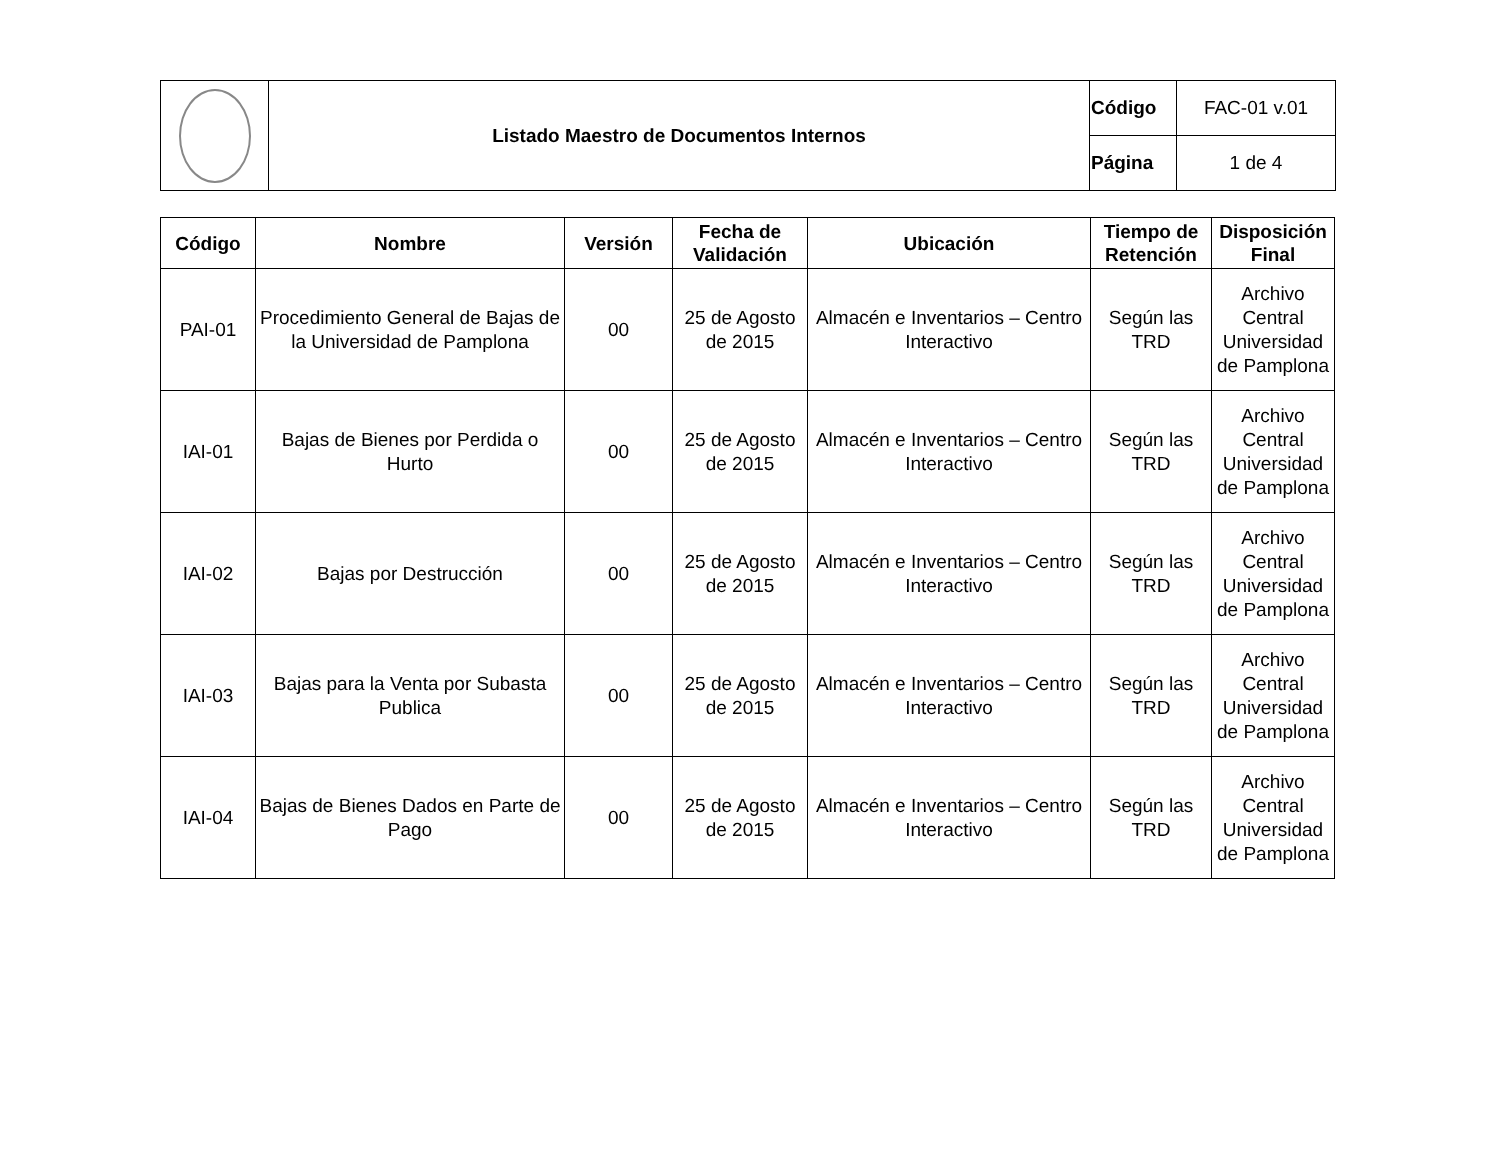| | Listado Maestro de Documentos Internos | Código | FAC-01 v.01 |
| | | Página | 1 de 4 |
| Código | Nombre | Versión | Fecha de Validación | Ubicación | Tiempo de Retención | Disposición Final |
| --- | --- | --- | --- | --- | --- | --- |
| PAI-01 | Procedimiento General de Bajas de la Universidad de Pamplona | 00 | 25 de Agosto de 2015 | Almacén e Inventarios – Centro Interactivo | Según las TRD | Archivo Central Universidad de Pamplona |
| IAI-01 | Bajas de Bienes por Perdida o Hurto | 00 | 25 de Agosto de 2015 | Almacén e Inventarios – Centro Interactivo | Según las TRD | Archivo Central Universidad de Pamplona |
| IAI-02 | Bajas por Destrucción | 00 | 25 de Agosto de 2015 | Almacén e Inventarios – Centro Interactivo | Según las TRD | Archivo Central Universidad de Pamplona |
| IAI-03 | Bajas para la Venta por Subasta Publica | 00 | 25 de Agosto de 2015 | Almacén e Inventarios – Centro Interactivo | Según las TRD | Archivo Central Universidad de Pamplona |
| IAI-04 | Bajas de Bienes Dados en Parte de Pago | 00 | 25 de Agosto de 2015 | Almacén e Inventarios – Centro Interactivo | Según las TRD | Archivo Central Universidad de Pamplona |